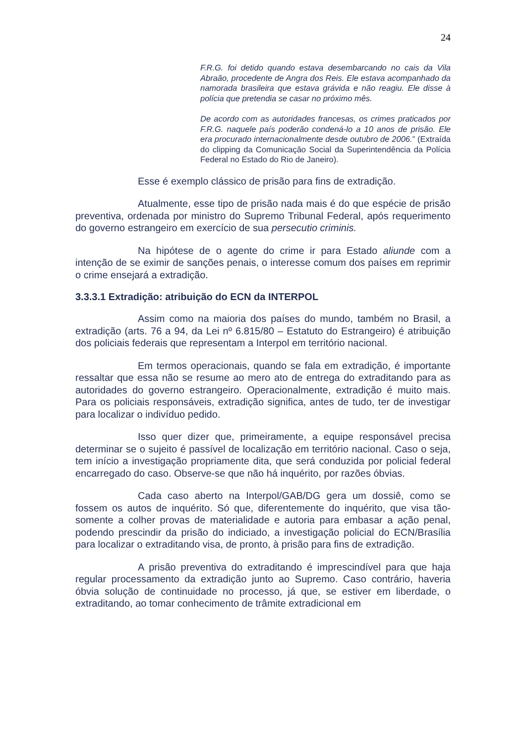24
F.R.G. foi detido quando estava desembarcando no cais da Vila Abraão, procedente de Angra dos Reis. Ele estava acompanhado da namorada brasileira que estava grávida e não reagiu. Ele disse à polícia que pretendia se casar no próximo mês.
De acordo com as autoridades francesas, os crimes praticados por F.R.G. naquele país poderão condená-lo a 10 anos de prisão. Ele era procurado internacionalmente desde outubro de 2006.” (Extraída do clipping da Comunicação Social da Superintendência da Polícia Federal no Estado do Rio de Janeiro).
Esse é exemplo clássico de prisão para fins de extradição.
Atualmente, esse tipo de prisão nada mais é do que espécie de prisão preventiva, ordenada por ministro do Supremo Tribunal Federal, após requerimento do governo estrangeiro em exercício de sua persecutio criminis.
Na hipótese de o agente do crime ir para Estado aliunde com a intenção de se eximir de sanções penais, o interesse comum dos países em reprimir o crime ensejará a extradição.
3.3.3.1 Extradição: atribuição do ECN da INTERPOL
Assim como na maioria dos países do mundo, também no Brasil, a extradição (arts. 76 a 94, da Lei nº 6.815/80 – Estatuto do Estrangeiro) é atribuição dos policiais federais que representam a Interpol em território nacional.
Em termos operacionais, quando se fala em extradição, é importante ressaltar que essa não se resume ao mero ato de entrega do extraditando para as autoridades do governo estrangeiro. Operacionalmente, extradição é muito mais. Para os policiais responsáveis, extradição significa, antes de tudo, ter de investigar para localizar o indivíduo pedido.
Isso quer dizer que, primeiramente, a equipe responsável precisa determinar se o sujeito é passível de localização em território nacional. Caso o seja, tem início a investigação propriamente dita, que será conduzida por policial federal encarregado do caso. Observe-se que não há inquérito, por razões óbvias.
Cada caso aberto na Interpol/GAB/DG gera um dossiê, como se fossem os autos de inquérito. Só que, diferentemente do inquérito, que visa tão-somente a colher provas de materialidade e autoria para embasar a ação penal, podendo prescindir da prisão do indiciado, a investigação policial do ECN/Brasília para localizar o extraditando visa, de pronto, à prisão para fins de extradição.
A prisão preventiva do extraditando é imprescindível para que haja regular processamento da extradição junto ao Supremo. Caso contrário, haveria óbvia solução de continuidade no processo, já que, se estiver em liberdade, o extraditando, ao tomar conhecimento de trâmite extradicional em